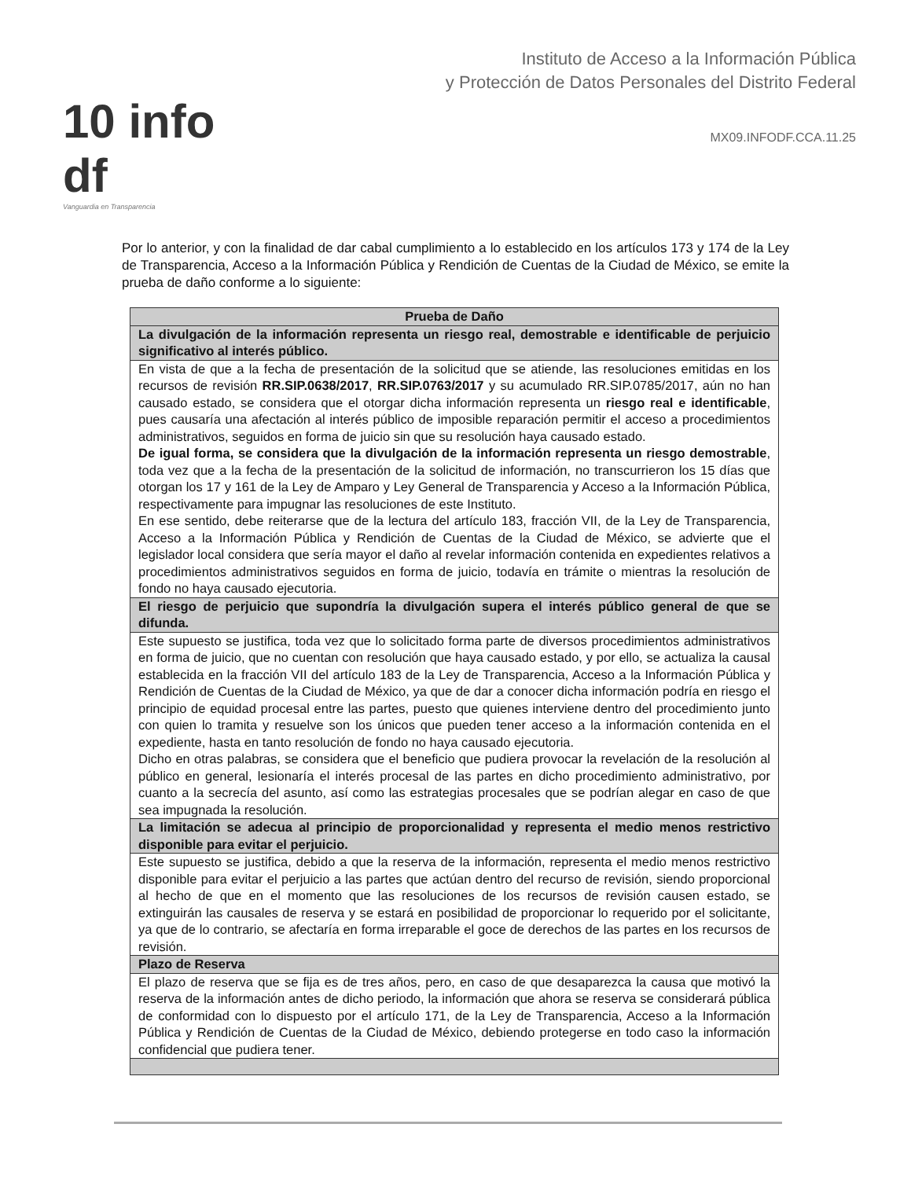10 info df
Vanguardia en Transparencia
Instituto de Acceso a la Información Pública
y Protección de Datos Personales del Distrito Federal
MX09.INFODF.CCA.11.25
Por lo anterior, y con la finalidad de dar cabal cumplimiento a lo establecido en los artículos 173 y 174 de la Ley de Transparencia, Acceso a la Información Pública y Rendición de Cuentas de la Ciudad de México, se emite la prueba de daño conforme a lo siguiente:
| Prueba de Daño |
| --- |
| La divulgación de la información representa un riesgo real, demostrable e identificable de perjuicio significativo al interés público. |
| En vista de que a la fecha de presentación de la solicitud que se atiende, las resoluciones emitidas en los recursos de revisión RR.SIP.0638/2017 , RR.SIP.0763/2017 y su acumulado RR.SIP.0785/2017, aún no han causado estado, se considera que el otorgar dicha información representa un riesgo real e identificable , pues causaría una afectación al interés público de imposible reparación permitir el acceso a procedimientos administrativos, seguidos en forma de juicio sin que su resolución haya causado estado. De igual forma, se considera que la divulgación de la información representa un riesgo demostrable , toda vez que a la fecha de la presentación de la solicitud de información, no transcurrieron los 15 días que otorgan los 17 y 161 de la Ley de Amparo y Ley General de Transparencia y Acceso a la Información Pública, respectivamente para impugnar las resoluciones de este Instituto. En ese sentido, debe reiterarse que de la lectura del artículo 183, fracción VII, de la Ley de Transparencia, Acceso a la Información Pública y Rendición de Cuentas de la Ciudad de México, se advierte que el legislador local considera que sería mayor el daño al revelar información contenida en expedientes relativos a procedimientos administrativos seguidos en forma de juicio, todavía en trámite o mientras la resolución de fondo no haya causado ejecutoria. |
| El riesgo de perjuicio que supondría la divulgación supera el interés público general de que se difunda. |
| Este supuesto se justifica, toda vez que lo solicitado forma parte de diversos procedimientos administrativos en forma de juicio, que no cuentan con resolución que haya causado estado, y por ello, se actualiza la causal establecida en la fracción VII del artículo 183 de la Ley de Transparencia, Acceso a la Información Pública y Rendición de Cuentas de la Ciudad de México, ya que de dar a conocer dicha información podría en riesgo el principio de equidad procesal entre las partes, puesto que quienes interviene dentro del procedimiento junto con quien lo tramita y resuelve son los únicos que pueden tener acceso a la información contenida en el expediente, hasta en tanto resolución de fondo no haya causado ejecutoria. Dicho en otras palabras, se considera que el beneficio que pudiera provocar la revelación de la resolución al público en general, lesionaría el interés procesal de las partes en dicho procedimiento administrativo, por cuanto a la secrecía del asunto, así como las estrategias procesales que se podrían alegar en caso de que sea impugnada la resolución. |
| La limitación se adecua al principio de proporcionalidad y representa el medio menos restrictivo disponible para evitar el perjuicio. |
| Este supuesto se justifica, debido a que la reserva de la información, representa el medio menos restrictivo disponible para evitar el perjuicio a las partes que actúan dentro del recurso de revisión, siendo proporcional al hecho de que en el momento que las resoluciones de los recursos de revisión causen estado, se extinguirán las causales de reserva y se estará en posibilidad de proporcionar lo requerido por el solicitante, ya que de lo contrario, se afectaría en forma irreparable el goce de derechos de las partes en los recursos de revisión. |
| Plazo de Reserva |
| El plazo de reserva que se fija es de tres años, pero, en caso de que desaparezca la causa que motivó la reserva de la información antes de dicho periodo, la información que ahora se reserva se considerará pública de conformidad con lo dispuesto por el artículo 171, de la Ley de Transparencia, Acceso a la Información Pública y Rendición de Cuentas de la Ciudad de México, debiendo protegerse en todo caso la información confidencial que pudiera tener. |